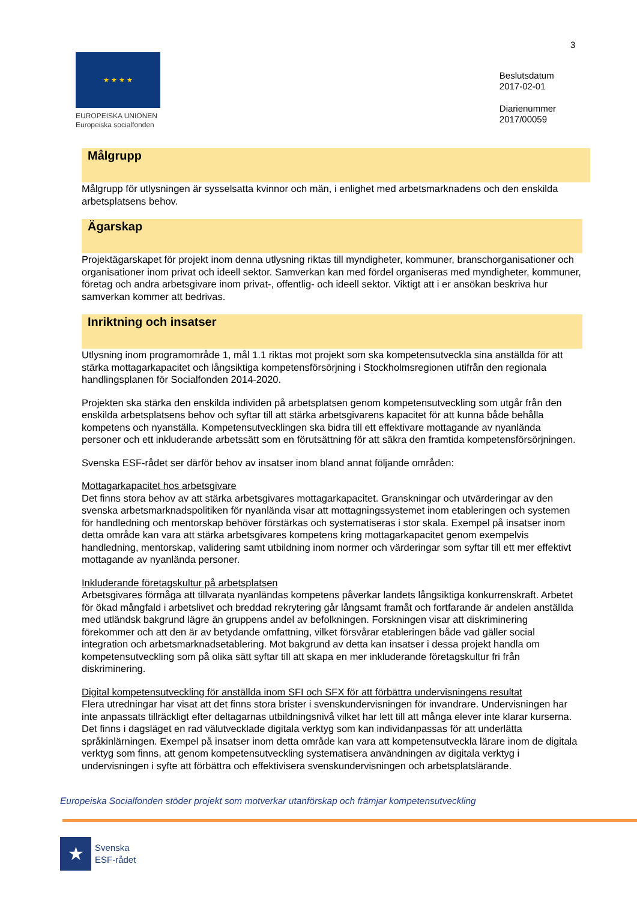3
★ ★ ★ ★
EUROPEISKA UNIONEN
Europeiska socialfonden
Beslutsdatum
2017-02-01
Diarienummer
2017/00059
Målgrupp
Målgrupp för utlysningen är sysselsatta kvinnor och män, i enlighet med arbetsmarknadens och den enskilda arbetsplatsens behov.
Ägarskap
Projektägarskapet för projekt inom denna utlysning riktas till myndigheter, kommuner, branschorganisationer och organisationer inom privat och ideell sektor. Samverkan kan med fördel organiseras med myndigheter, kommuner, företag och andra arbetsgivare inom privat-, offentlig- och ideell sektor. Viktigt att i er ansökan beskriva hur samverkan kommer att bedrivas.
Inriktning och insatser
Utlysning inom programområde 1, mål 1.1 riktas mot projekt som ska kompetensutveckla sina anställda för att stärka mottagarkapacitet och långsiktiga kompetensförsörjning i Stockholmsregionen utifrån den regionala handlingsplanen för Socialfonden 2014-2020.
Projekten ska stärka den enskilda individen på arbetsplatsen genom kompetensutveckling som utgår från den enskilda arbetsplatsens behov och syftar till att stärka arbetsgivarens kapacitet för att kunna både behålla kompetens och nyanställa. Kompetensutvecklingen ska bidra till ett effektivare mottagande av nyanlända personer och ett inkluderande arbetssätt som en förutsättning för att säkra den framtida kompetensförsörjningen.
Svenska ESF-rådet ser därför behov av insatser inom bland annat följande områden:
Mottagarkapacitet hos arbetsgivare
Det finns stora behov av att stärka arbetsgivares mottagarkapacitet. Granskningar och utvärderingar av den svenska arbetsmarknadspolitiken för nyanlända visar att mottagningssystemet inom etableringen och systemen för handledning och mentorskap behöver förstärkas och systematiseras i stor skala. Exempel på insatser inom detta område kan vara att stärka arbetsgivares kompetens kring mottagarkapacitet genom exempelvis handledning, mentorskap, validering samt utbildning inom normer och värderingar som syftar till ett mer effektivt mottagande av nyanlända personer.
Inkluderande företagskultur på arbetsplatsen
Arbetsgivares förmåga att tillvarata nyanländas kompetens påverkar landets långsiktiga konkurrenskraft. Arbetet för ökad mångfald i arbetslivet och breddad rekrytering går långsamt framåt och fortfarande är andelen anställda med utländsk bakgrund lägre än gruppens andel av befolkningen. Forskningen visar att diskriminering förekommer och att den är av betydande omfattning, vilket försvårar etableringen både vad gäller social integration och arbetsmarknadsetablering. Mot bakgrund av detta kan insatser i dessa projekt handla om kompetensutveckling som på olika sätt syftar till att skapa en mer inkluderande företagskultur fri från diskriminering.
Digital kompetensutveckling för anställda inom SFI och SFX för att förbättra undervisningens resultat
Flera utredningar har visat att det finns stora brister i svenskundervisningen för invandrare. Undervisningen har inte anpassats tillräckligt efter deltagarnas utbildningsnivå vilket har lett till att många elever inte klarar kurserna. Det finns i dagsläget en rad välutvecklade digitala verktyg som kan individanpassas för att underlätta språkinlärningen. Exempel på insatser inom detta område kan vara att kompetensutveckla lärare inom de digitala verktyg som finns, att genom kompetensutveckling systematisera användningen av digitala verktyg i undervisningen i syfte att förbättra och effektivisera svenskundervisningen och arbetsplatslärande.
Europeiska Socialfonden stöder projekt som motverkar utanförskap och främjar kompetensutveckling
★
Svenska
ESF-rådet